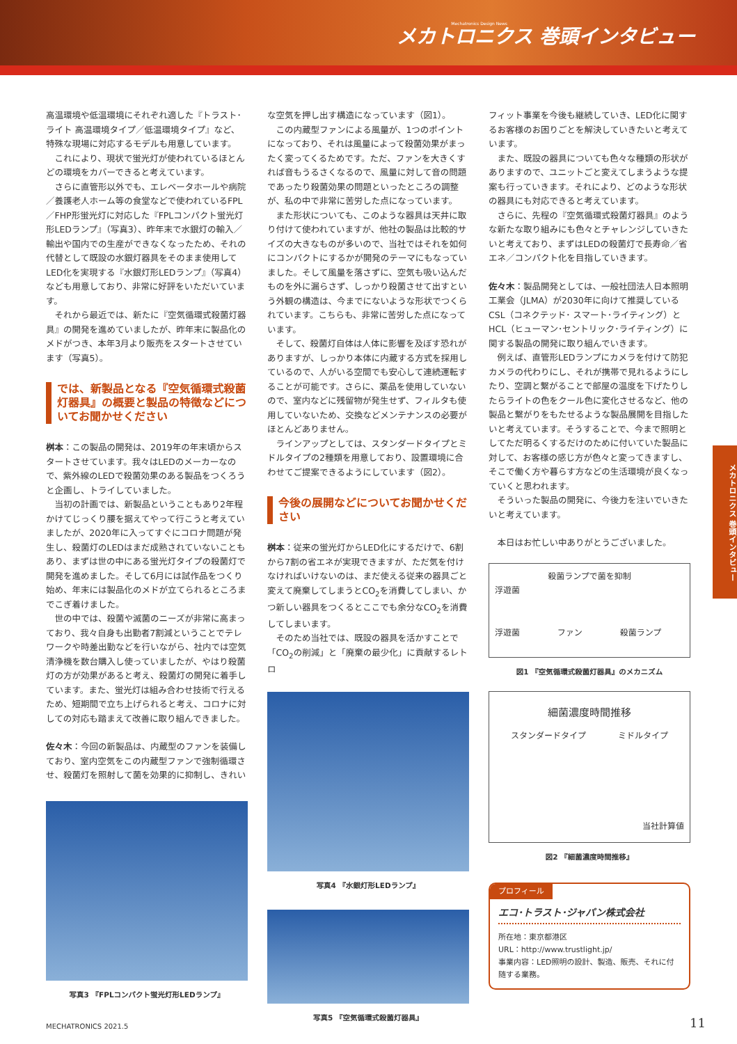Mechatronics Design News メカトロニクス 巻頭インタビュー
メカトロニクス 巻頭インタビュー
高温環境や低温環境にそれぞれ適した『トラスト･ライト 高温環境タイプ／低温環境タイプ』など、特殊な現場に対応するモデルも用意しています。
これにより、現状で蛍光灯が使われているほとんどの環境をカバーできると考えています。
さらに直管形以外でも、エレベータホールや病院／養護老人ホーム等の食堂などで使われているFPL／FHP形蛍光灯に対応した『FPLコンパクト蛍光灯形LEDランプ』（写真3）、昨年末で水銀灯の輸入／輸出や国内での生産ができなくなったため、それの代替として既設の水銀灯器具をそのまま使用してLED化を実現する『水銀灯形LEDランプ』（写真4）なども用意しており、非常に好評をいただいています。
それから最近では、新たに『空気循環式殺菌灯器具』の開発を進めていましたが、昨年末に製品化のメドがつき、本年3月より販売をスタートさせています（写真5）。
では、新製品となる『空気循環式殺菌灯器具』の概要と製品の特徴などについてお聞かせください
桝本：この製品の開発は、2019年の年末頃からスタートさせています。我々はLEDのメーカーなので、紫外線のLEDで殺菌効果のある製品をつくろうと企画し、トライしていました。
当初の計画では、新製品ということもあり2年程かけてじっくり腰を据えてやって行こうと考えていましたが、2020年に入ってすぐにコロナ問題が発生し、殺菌灯のLEDはまだ成熟されていないこともあり、まずは世の中にある蛍光灯タイプの殺菌灯で開発を進めました。そして6月には試作品をつくり始め、年末には製品化のメドが立てられるところまでこぎ着けました。
世の中では、殺菌や滅菌のニーズが非常に高まっており、我々自身も出勤者7割減ということでテレワークや時差出勤などを行いながら、社内では空気清浄機を数台購入し使っていましたが、やはり殺菌灯の方が効果があると考え、殺菌灯の開発に着手しています。また、蛍光灯は組み合わせ技術で行えるため、短期間で立ち上げられると考え、コロナに対しての対応も踏まえて改善に取り組んできました。
佐々木：今回の新製品は、内蔵型のファンを装備しており、室内空気をこの内蔵型ファンで強制循環させ、殺菌灯を照射して菌を効果的に抑制し、きれい
写真3 『FPLコンパクト蛍光灯形LEDランプ』
な空気を押し出す構造になっています（図1）。
この内蔵型ファンによる風量が、1つのポイントになっており、それは風量によって殺菌効果がまったく変ってくるためです。ただ、ファンを大きくすれば音もうるさくなるので、風量に対して音の問題であったり殺菌効果の問題といったところの調整が、私の中で非常に苦労した点になっています。
また形状についても、このような器具は天井に取り付けて使われていますが、他社の製品は比較的サイズの大きなものが多いので、当社ではそれを如何にコンパクトにするかが開発のテーマにもなっていました。そして風量を落さずに、空気も吸い込んだものを外に漏らさず、しっかり殺菌させて出すという外観の構造は、今までにないような形状でつくられています。こちらも、非常に苦労した点になっています。
そして、殺菌灯自体は人体に影響を及ぼす恐れがありますが、しっかり本体に内蔵する方式を採用しているので、人がいる空間でも安心して連続運転することが可能です。さらに、薬品を使用していないので、室内などに残留物が発生せず、フィルタも使用していないため、交換などメンテナンスの必要がほとんどありません。
ラインアップとしては、スタンダードタイプとミドルタイプの2種類を用意しており、設置環境に合わせてご提案できるようにしています（図2）。
今後の展開などについてお聞かせください
桝本：従来の蛍光灯からLED化にするだけで、6割から7割の省エネが実現できますが、ただ気を付けなければいけないのは、まだ使える従来の器具ごと変えて廃棄してしまうとCO<sub>2</sub>を消費してしまい、かつ新しい器具をつくるとここでも余分なCO<sub>2</sub>を消費してしまいます。
そのため当社では、既設の器具を活かすことで「CO<sub>2</sub>の削減」と「廃棄の最少化」に貢献するレトロ
写真4 『水銀灯形LEDランプ』
写真5 『空気循環式殺菌灯器具』
フィット事業を今後も継続していき、LED化に関するお客様のお困りごとを解決していきたいと考えています。
また、既設の器具についても色々な種類の形状がありますので、ユニットごと変えてしまうような提案も行っていきます。それにより、どのような形状の器具にも対応できると考えています。
さらに、先程の『空気循環式殺菌灯器具』のような新たな取り組みにも色々とチャレンジしていきたいと考えており、まずはLEDの殺菌灯で長寿命／省エネ／コンパクト化を目指していきます。
佐々木：製品開発としては、一般社団法人日本照明工業会（JLMA）が2030年に向けて推奨しているCSL（コネクテッド･ スマート･ライティング）とHCL（ヒューマン･セントリック･ライティング）に関する製品の開発に取り組んでいきます。
例えば、直管形LEDランプにカメラを付けて防犯カメラの代わりにし、それが携帯で見れるようにしたり、空調と繋がることで部屋の温度を下げたりしたらライトの色をクール色に変化させるなど、他の製品と繋がりをもたせるような製品展開を目指したいと考えています。そうすることで、今まで照明としてただ明るくするだけのために付いていた製品に対して、お客様の感じ方が色々と変ってきますし、そこで働く方や暮らす方などの生活環境が良くなっていくと思われます。
そういった製品の開発に、今後力を注いでいきたいと考えています。
本日はお忙しい中ありがとうございました。
殺菌ランプで菌を抑制
浮遊菌
浮遊菌 ファン 殺菌ランプ
図1 『空気循環式殺菌灯器具』のメカニズム
細菌濃度時間推移
スタンダードタイプ ミドルタイプ
当社計算値
図2 『細菌濃度時間推移』
プロフィール
エコ･トラスト･ジャパン株式会社
所在地：東京都港区
URL：http://www.trustlight.jp/
事業内容：LED照明の設計、製造、販売、それに付随する業務。
MECHATRONICS 2021.5 11